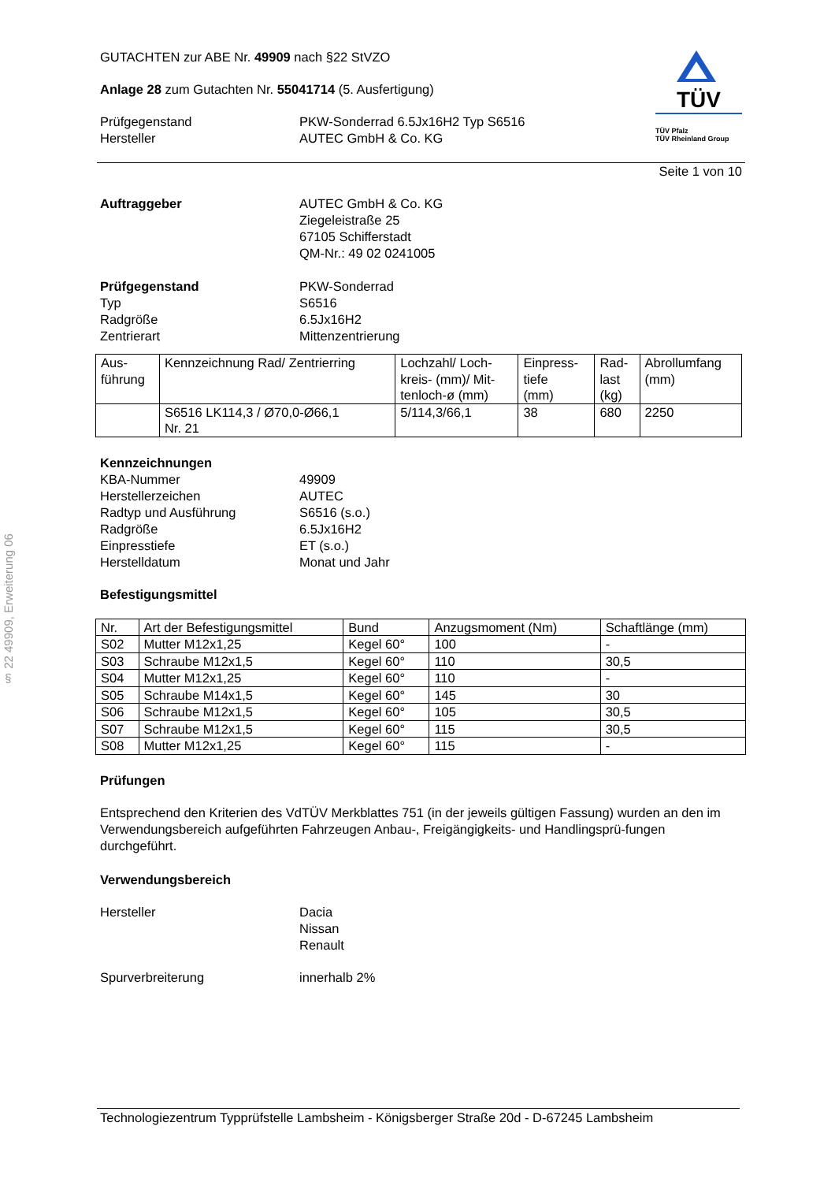§ 22 49909, Erweiterung 06
GUTACHTEN zur ABE Nr. 49909 nach §22 StVZO
Anlage 28 zum Gutachten Nr. 55041714 (5. Ausfertigung)
Prüfgegenstand PKW-Sonderrad 6.5Jx16H2 Typ S6516
Hersteller AUTEC GmbH & Co. KG
TÜV
TÜV Pfalz
TÜV Rheinland Group
Seite 1 von 10
Auftraggeber AUTEC GmbH & Co. KG
Ziegeleistraße 25
67105 Schifferstadt
QM-Nr.: 49 02 0241005
Prüfgegenstand PKW-Sonderrad
Typ S6516
Radgröße 6.5Jx16H2
Zentrierart Mittenzentrierung
| Aus- führung | Kennzeichnung Rad/ Zentrierring | Lochzahl/ Loch- kreis- (mm)/ Mit- tenloch-ø (mm) | Einpress- tiefe (mm) | Rad- last (kg) | Abrollumfang (mm) |
| --- | --- | --- | --- | --- | --- |
| | S6516 LK114,3 / Ø70,0-Ø66,1 Nr. 21 | 5/114,3/66,1 | 38 | 680 | 2250 |
Kennzeichnungen
KBA-Nummer 49909
Herstellerzeichen AUTEC
Radtyp und Ausführung S6516 (s.o.)
Radgröße 6.5Jx16H2
Einpresstiefe ET (s.o.)
Herstelldatum Monat und Jahr
Befestigungsmittel
| Nr. | Art der Befestigungsmittel | Bund | Anzugsmoment (Nm) | Schaftlänge (mm) |
| --- | --- | --- | --- | --- |
| S02 | Mutter M12x1,25 | Kegel 60° | 100 | - |
| S03 | Schraube M12x1,5 | Kegel 60° | 110 | 30,5 |
| S04 | Mutter M12x1,25 | Kegel 60° | 110 | - |
| S05 | Schraube M14x1,5 | Kegel 60° | 145 | 30 |
| S06 | Schraube M12x1,5 | Kegel 60° | 105 | 30,5 |
| S07 | Schraube M12x1,5 | Kegel 60° | 115 | 30,5 |
| S08 | Mutter M12x1,25 | Kegel 60° | 115 | - |
Prüfungen
Entsprechend den Kriterien des VdTÜV Merkblattes 751 (in der jeweils gültigen Fassung) wurden an den im Verwendungsbereich aufgeführten Fahrzeugen Anbau-, Freigängigkeits- und Handlingsprü-fungen durchgeführt.
Verwendungsbereich
Hersteller Dacia
Nissan
Renault
Spurverbreiterung innerhalb 2%
Technologiezentrum Typprüfstelle Lambsheim - Königsberger Straße 20d - D-67245 Lambsheim